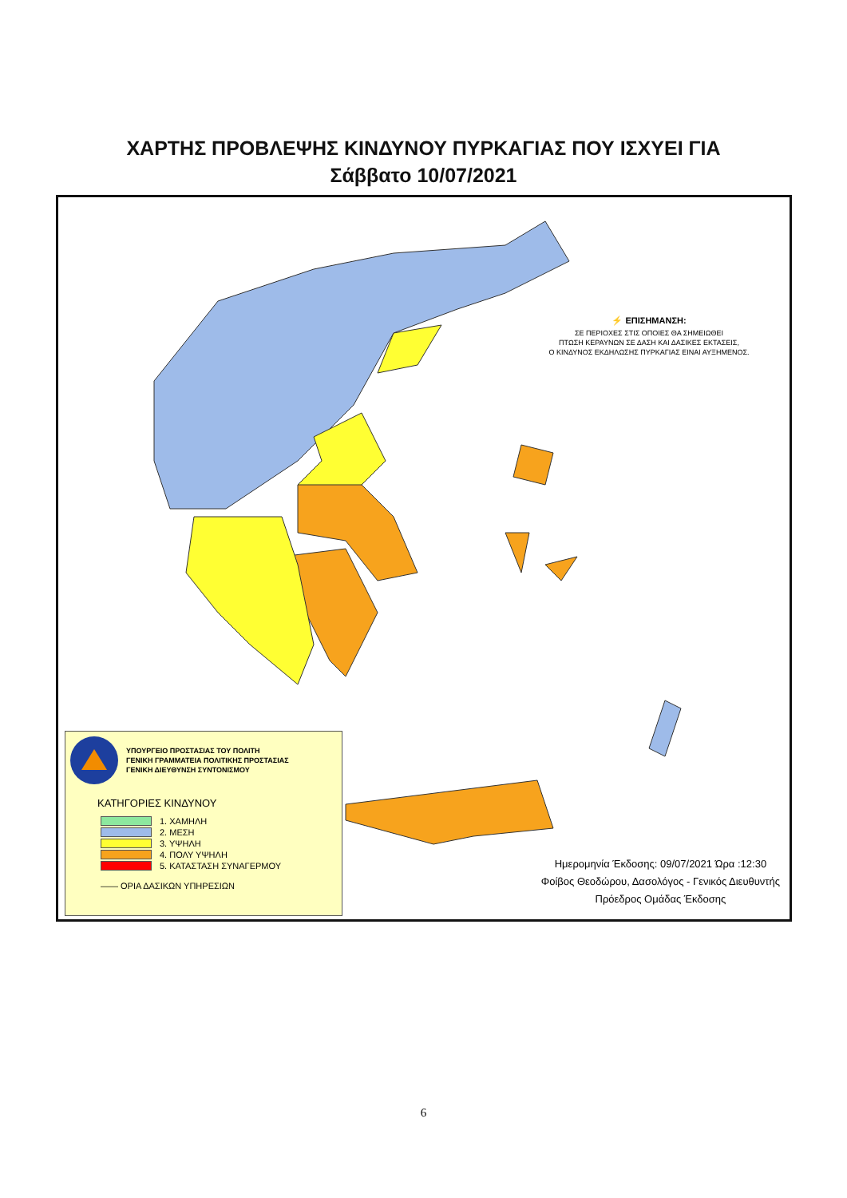ΧΑΡΤΗΣ ΠΡΟΒΛΕΨΗΣ ΚΙΝΔΥΝΟΥ ΠΥΡΚΑΓΙΑΣ ΠΟΥ ΙΣΧΥΕΙ ΓΙΑ
Σάββατο 10/07/2021
⚡ ΕΠΙΣΗΜΑΝΣΗ:
ΣΕ ΠΕΡΙΟΧΕΣ ΣΤΙΣ ΟΠΟΙΕΣ ΘΑ ΣΗΜΕΙΩΘΕΙ
ΠΤΩΣΗ ΚΕΡΑΥΝΩΝ ΣΕ ΔΑΣΗ ΚΑΙ ΔΑΣΙΚΕΣ ΕΚΤΑΣΕΙΣ,
Ο ΚΙΝΔΥΝΟΣ ΕΚΔΗΛΩΣΗΣ ΠΥΡΚΑΓΙΑΣ ΕΙΝΑΙ ΑΥΞΗΜΕΝΟΣ.
ΥΠΟΥΡΓΕΙΟ ΠΡΟΣΤΑΣΙΑΣ ΤΟΥ ΠΟΛΙΤΗ
ΓΕΝΙΚΗ ΓΡΑΜΜΑΤΕΙΑ ΠΟΛΙΤΙΚΗΣ ΠΡΟΣΤΑΣΙΑΣ
ΓΕΝΙΚΗ ΔΙΕΥΘΥΝΣΗ ΣΥΝΤΟΝΙΣΜΟΥ
ΚΑΤΗΓΟΡΙΕΣ ΚΙΝΔΥΝΟΥ
1. ΧΑΜΗΛΗ
2. ΜΕΣΗ
3. ΥΨΗΛΗ
4. ΠΟΛΥ ΥΨΗΛΗ
5. ΚΑΤΑΣΤΑΣΗ ΣΥΝΑΓΕΡΜΟΥ
—— ΟΡΙΑ ΔΑΣΙΚΩΝ ΥΠΗΡΕΣΙΩΝ
Ημερομηνία Έκδοσης: 09/07/2021 Ώρα :12:30
Φοίβος Θεοδώρου, Δασολόγος - Γενικός Διευθυντής
Πρόεδρος Ομάδας Έκδοσης
6